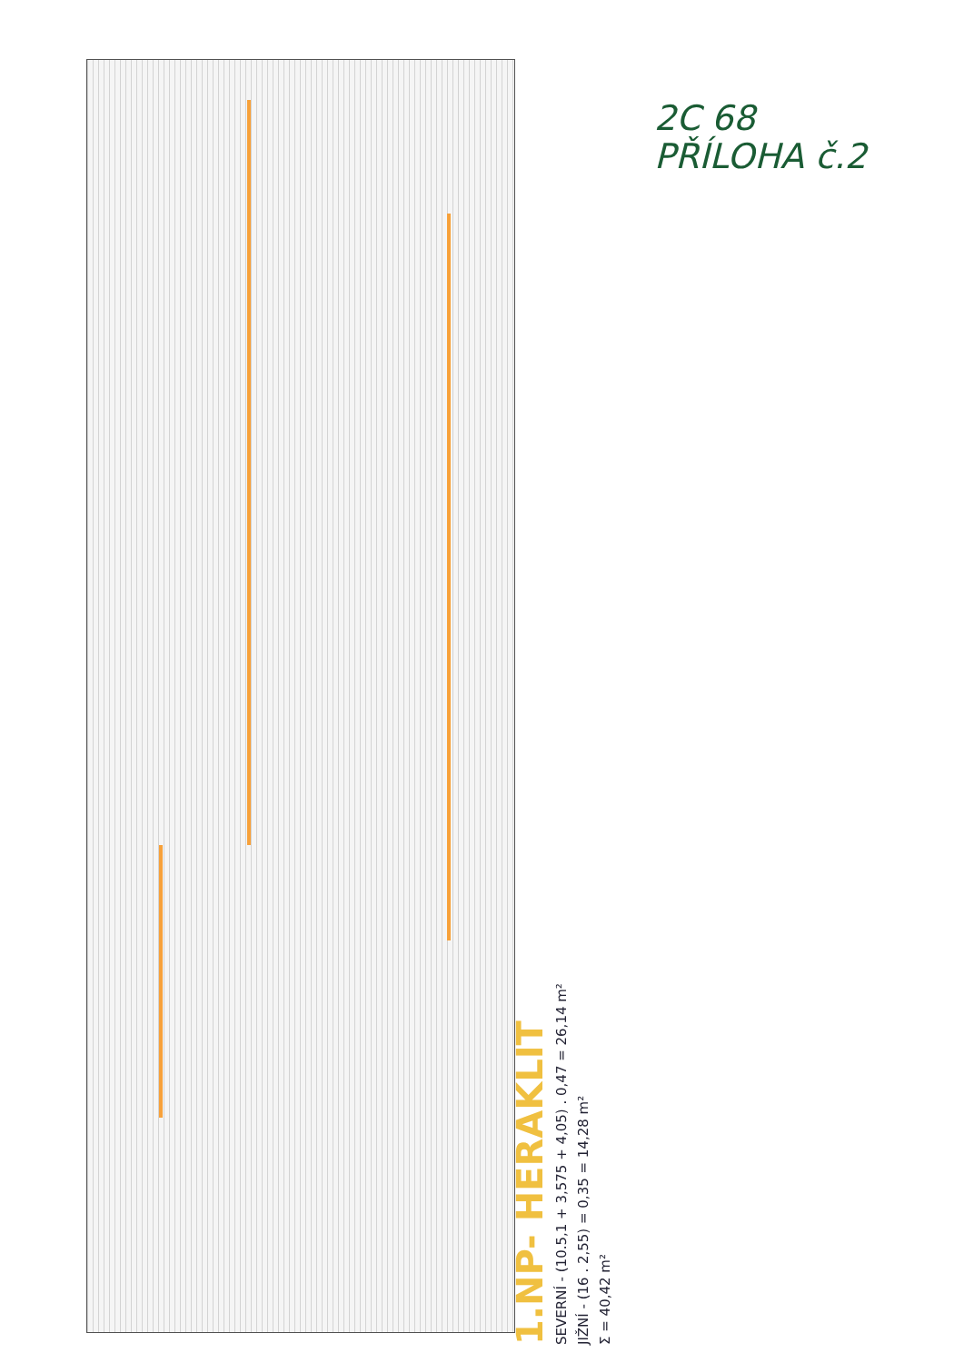2C 68
PŘÍLOHA č.2
1.NP- HERAKLIT
SEVERNÍ - (10.5,1 + 3,575 + 4,05) . 0,47 = 26,14 m²
JIŽNÍ - (16 . 2,55) = 0,35 = 14,28 m²
Σ = 40,42 m²